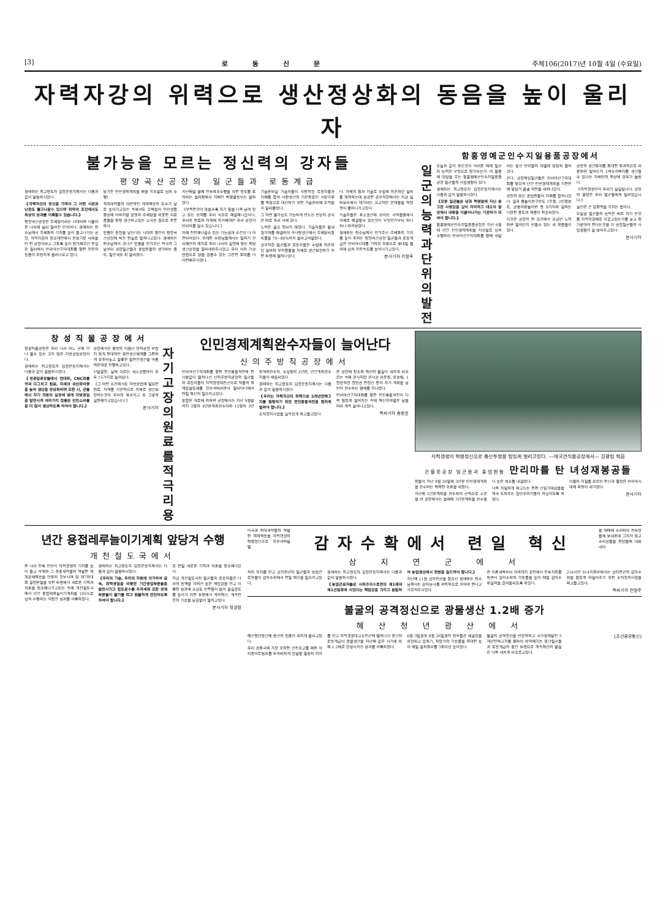[3] 로동신문 주체106(2017)년 10월 4일 (수요일)
자력자강의 위력으로 생산정상화의 동음을 높이 울리자
불가능을 모르는 정신력의 강자들
평양곡산공장의 일군들과 로동계급
경애하는 최고령도자 김정은동지께서는 다음과 같이 말씀하시였다.
《자력자강의 정신을 가져야 그 어떤 시련과 난관도 뚫고나갈수 있으며 최악의 조건에서도 최상의 성과를 이룩할수 있습니다.》
평양곡산공장은 주체당이라는 시대어와 더불어 온 나라에 널리 알려진 단위이다. 경애하는 원수님께서 주체화의 기치를 높이 들고나가는 공장, 자력자강의 창조대전에서 본보기로 내세울만 한 공장이라고 그토록 높이 평가해주신 뜻깊은 일터에서 만리마선구자대회를 향한 전진의 동음이 우렁차게 울려나오고 있다.
당겨진 인민경제계획을 매월 지표별로 넘쳐 수행!
적대세력들의 야만적인 제재책동의 도수가 날로 높아가고있는 속에서도 끄떡없이 인민생활향상에 이바지할 봉엿과 주체당을 비롯한 식료품들을 평평 생산하고있는 소식은 참으로 흐뭇하다.
믿음은 충정을 낳는다는 시대의 명언이 평양곡산공장에 빅찬 현실로 펼쳐나고있다. 경애하는 원수님께서 크나큰 믿음을 안겨주신 력사의 그날부터 공장일군들과 종업원들의 생각하는 품도, 일본새도 확 달라졌다.
지난해말 올해 전투목표수행을 위한 방도를 토의하는 협의회에서 지배인 박형렬동무는 말하였다.
《부족한것이 많을수록 자기 힘을 더욱 굳게 믿고 모든 문제를 우리 식으로 해결해나갑시다. 우리의 원료와 자재에 의거해야만 우리 공장이 만리마를 탈수 있습니다.》
차례 전진해나갈수 있는 가능성과 조건이 다 마련되여있다. 위대한 수령님들께서는 일찌기 천리혜안의 예지로 우리 나라의 실정에 맞는 옥당생산공정을 일떠세워주시였고 우리 식의 가공방법으로 당을 봉음수 있는 그란한 토대를 다 마련해주시였다.
기술준비실 기술자들이 사랑직장 로동자들과 지혜를 합쳐 사랑생산의 기본원료인 사탕가루를 옥당으로 대신하기 위한 기술준비에 주력없이 달라붙었다.
그 어떤 불가능도 가능하게 만드는 만능의 공식은 바로 우리 식에 있다.
노력은 결코 헛되지 않았다. 기술자들은 끝내 침가제를 해결하여 속사랑생산에서 주체당리용비률을 70~80%까지 올리고야말았다.
공무직장 일군들과 로동자들은 수입에 의존하던 설비와 부속품들을 자체로 생산보장하기 위한 투쟁에 떨쳐나섰다.
다. 자체의 힘과 기술로 수입에 의존하던 설비를 제작하는데 성공한 공무직장에서는 지금 설비보수에서 제기되는 크고작은 문제들을 적정껏이 풀어나가고있다.
기술자들은 효소생산에 쓰이는 시약들중에서 자체로 해결할수 있는것이 무엇인가부터 하나하나 따져보았다.
경애하는 원수님께서 안겨주신 주체화의 기치를 높이 추켜든 평양곡산공장 일군들과 로동계급은 만리마시대를 기적과 위훈으로 빛내일 열의에 넘쳐 전진속도를 높여나가고있다.
본사기자 리철옥
함흥영예군인수지일용품공장에서
일군의 능력과 단위의 발전
오늘과 같이 모든것이 어려운 때에 일군의 능력은 무엇으로 평가되는가. 이 물음에 대답을 주는 함흥영예군인수지일용품공장 일군들의 사업경험이 있다.
경애하는 최고령도자 김정은동지께서는 다음과 같이 말씀하시였다.
《모든 일군들은 당과 혁명앞에 지닌 숭고한 사명감을 깊이 자각하고 대오의 앞장에서 대중을 이끌어나가는 기관차가 되여야 합니다.》
함흥영예군인수지일용품공장은 지난 6월에 년간 인민경제계획을 지표별로 넘쳐 수행하여 만리마선구자대회를 향해 내달리는 앞선 단위들의 대렬에 당당히 들어섰다.
본다. 공장책임일군들은 만리마선구자대회를 맞으며 년간 인민경제계획을 기한전에 앞당겨 끝낼 작전을 세워나갔다.
공장의 모든 종업원들이 지혜를 합쳐나갔다. 결과 몸놀이완구만도 1인용, 2인용보트, 공중어뢰놀이판 등 8가지에 달하는 다양한 용도의 제품이 착상되였다.
이것은 공장의 현 조건에서 조금만 노력하면 얼마든지 만들수 있는 새 제품들이였다.
공장의 생산토대를 회대한 효과적으로 리용하면 얼마든지 2색수지벽지를 생산할수 있다는 지배인의 착상에 모두가 놀랐다.
《자력갱생만이 우리가 살길입니다. 공장의 흥망은 우리 일군들에게 달려있습니다.》
실천은 큰 감화력을 가지는 법이다.
오늘날 일군들의 능력은 바로 자기 단위를 자력자강에로 이끌고있는가를 놓고 평가받아야 한다는것을 이 공장일군들의 사업경험이 잘 보여주고있다.
본사기자
창성직물공장에서
창성직물공장은 우리 나라 어느 군에 가나 볼수 있는 크지 않은 지방공업공장이다.
경애하는 최고령도자 김정은동지께서는 다음과 같이 말씀하시였다.
《경공업공장들에서 현대화, CNC화를 적극 다그치고 원료, 자재의 국산화비중을 높여 생산을 정상화하며 모든 시, 군들에서 자기 지방의 실정에 맞게 지방공업을 발전시켜 여러가지 질좋은 인민소비품을 더 많이 생산하도록 하여야 합니다.》
공장에서는 중앙의 이름난 방직공장 부럽지 않게 현대적인 유연생산체계를 그쁜하게 갖추어놓고 질좋은 일반천생산을 마음먹은대로 진행하고있다.
신발깔창, 실에 이르는 세소상품까지 모두 15가지로 늘어났다.
《그 어떤 조건에서도 지방공업에 필요한 원료, 자재를 기본적으로 자체로 생산보장하는것이 우리의 목표이고 또 그렇게 실현해가고있습니다.》
본사기자
자기 고장의 원료를 적극 리용
인민경제계획완수자들이 늘어난다
신의주방직공장에서
만리마선구자대회를 향한 전민총돌격전에 한사람같이 떨쳐나선 신의주방직공장의 일군들과 로동자들이 자력갱생대진군으로 적들의 제재압살봉쇄를 짓부셔버리면서 일터마다에서 련일 혁신의 일으키고있다.
종합된 자료에 의하면 공장에서는 지난 9월말까지 2명의 4년분계획완수자와 12명의 3년분계획완수자, 수십명의 2년분, 년간계획완수자들이 배출되였다.
경애하는 최고령도자 김정은동지께서는 다음과 같이 말씀하시였다.
《우리는 자력자강의 위력으로 5개년전략고지를 점령하기 위한 전민총돌격전을 힘차게 벌려야 합니다.》
조직정치사업을 실속있게 짜고들고있다.
온 공장에 창조와 혁신의 불길이 세차게 타오르는 속에 권사직장 권사공 리윤희, 로송림, 1정방직장 정방공 한정신 등이 자기 계획을 남먼저 완수하는 영예를 지니였다.
만리마선구자대회를 향한 전민총돌격전이 더욱 힘있게 벌어지는 속에 혁신자대렬은 날을 따라 계속 늘어나고있다.
특파기자 송창윤
자력갱생의 혁명정신으로 증산투쟁을 힘있게 벌리고있다. —애국견직물공장에서— 김광림 찍음
은률옷공장 일군들과 종업원들 만리마를 탄 녀성재봉공들
원들이 지난 9월 20일에 3년분 인민경제계획을 완수하는 혁혁한 위훈을 세웠다.
지난해 2년분계획을 완수하여 군적으로 소문을 낸 공장에서는 올해에 3년분계획을 완수할 더 높은 목표를 내걸었다.
더욱 치밀하게 짜고드는 한편 신입기대공들을 적극 도와주는 집단주의기풍이 차넘치도록 하였다.
이들의 지칠줄 모르는 헌신과 열정은 만리마시대에 뚜렷이 새겨졌다.
본사기자
년간 용접레루늘이기계획 앞당겨 수행
개천철도국에서
온 나라 전체 인민이 자력갱생의 기치를 높이 들고 미제와 그 추종세력들의 악랄한 제재봉쇄책동을 단호히 짓부시며 당 제7차대회 결정관철을 위한 투쟁에서 새로운 기적과 위훈을 창조해나가고있는 속에 개천철도국에서 년간 용접레루늘이기계획을 105%로 넘쳐 수행하는 자랑찬 성과를 이룩하였다.
경애하는 최고령도자 김정은동지께서는 다음과 같이 말씀하시였다.
《우리의 기술, 우리의 자원에 의거하여 금속, 화학공업을 비롯한 기간공업부문들을 발전시키고 철도운수를 추켜세워 모든 경제부문들이 활기를 띠고 원활하게 전진하도록 하여야 합니다.》
로 련일 새로운 기적과 위훈을 창조해나갔다.
지금 개천철도국의 일군들과 로동자들은 나라의 동맥을 지켜선 높은 책임감을 안고 이룩한 성과에 조금도 만족함이 없이 철길강도를 높이기 위한 투쟁에서 계속혁신, 계속전진의 기상을 남김없이 떨치고있다.
본사기자 정경철
미국과 적대세력들의 악랄한 제재책동을 자력갱생의 혁명정신으로 짓부셔버릴 열
감자수확에서 련일 혁신
삼지연군에서
을 제때에 수리하여 전투장들에 보내준데 그치지 않고 수리공들을 현장들에 내보내여
적의 의지를 안고 삼지연군의 일군들과 농업근로자들이 감자수확에서 련일 혁신을 일으키고있다.
경애하는 최고령도자 김정은동지께서는 다음과 같이 말씀하시였다.
《농업근로자들은 사회주의수호전의 제1제대 제1선참호에 서있다는 책임감을 가지고 분발하여 농업생산에서 전변을 일으켜야 합니다.》
지난해 11월 삼지연군을 찾으신 경애하는 원수님께서는 감자농사를 과학적으로 지어야 한다고 가르쳐주시였다.
온 이른새벽부터 저녁까지 포전에서 전투지휘를 하면서 감자수확의 가동률을 높여 매일 감자수확실적을 끌어올리도록 하였다.
216사단 914지휘부에서는 삼지연군의 감자수확을 힘있게 떠밀어주기 위한 조직정치사업을 짜고들고있다.
특파기자 전철주
불굴의 공격정신으로 광물생산 1.2배 증가
혜산청년광산에서
혜산청년광산에 증산의 동음이 세차게 울리고있다.
우리 공화국에 가장 포악한 선전포고를 해온 미치광이트럼프를 두자비하게 징벌할 필승의 의지를 안고 자력갱생대고조진군에 떨쳐나선 광산의 로동계급이 광물생산을 지난해 같은 시기에 비해 1.2배로 장성시키는 성과를 이룩하였다.
6월 3일경과 8월 26일경의 광부들은 채굴장을 확장하고 압축기, 착암기의 가동률을 최대한 높여 매일 밀파회수를 3회이상 높이였다.
불굴의 공격정신을 만장약하고 국가경제발전 5개년전략고지를 향하여 비약해가는 광산일군들과 로동계급의 힘찬 투쟁으로 계속혁신의 불길은 더욱 세차게 타오르고있다.
[조선중앙통신]